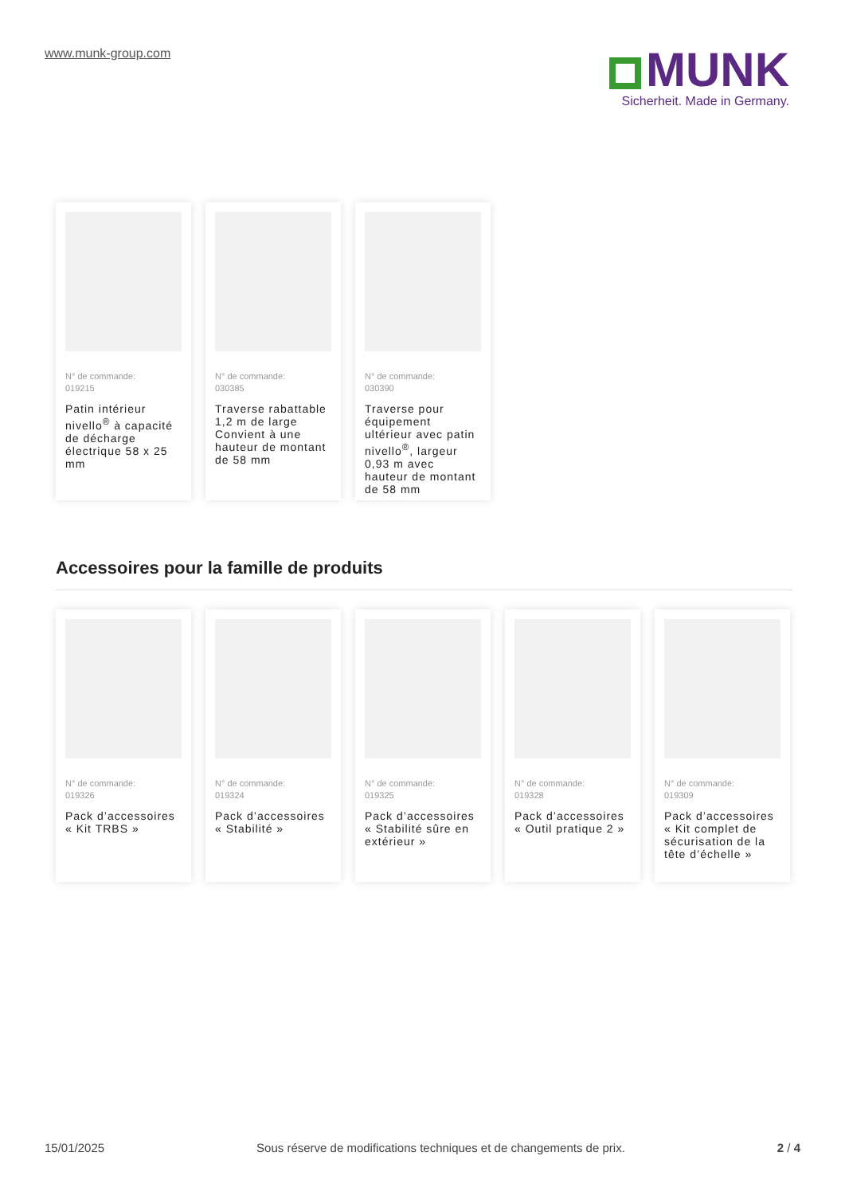www.munk-group.com
MUNK
Sicherheit. Made in Germany.
N° de commande:
019215
Patin intérieur nivello<sup>®</sup> à capacité de décharge électrique 58 x 25 mm
N° de commande:
030385
Traverse rabattable 1,2 m de large Convient à une hauteur de montant de 58 mm
N° de commande:
030390
Traverse pour équipement ultérieur avec patin nivello<sup>®</sup>, largeur 0,93 m avec hauteur de montant de 58 mm
Accessoires pour la famille de produits
N° de commande:
019326
Pack d’accessoires « Kit TRBS »
N° de commande:
019324
Pack d’accessoires « Stabilité »
N° de commande:
019325
Pack d’accessoires « Stabilité sûre en extérieur »
N° de commande:
019328
Pack d’accessoires « Outil pratique 2 »
N° de commande:
019309
Pack d’accessoires « Kit complet de sécurisation de la tête d’échelle »
15/01/2025 Sous réserve de modifications techniques et de changements de prix. 2 / 4